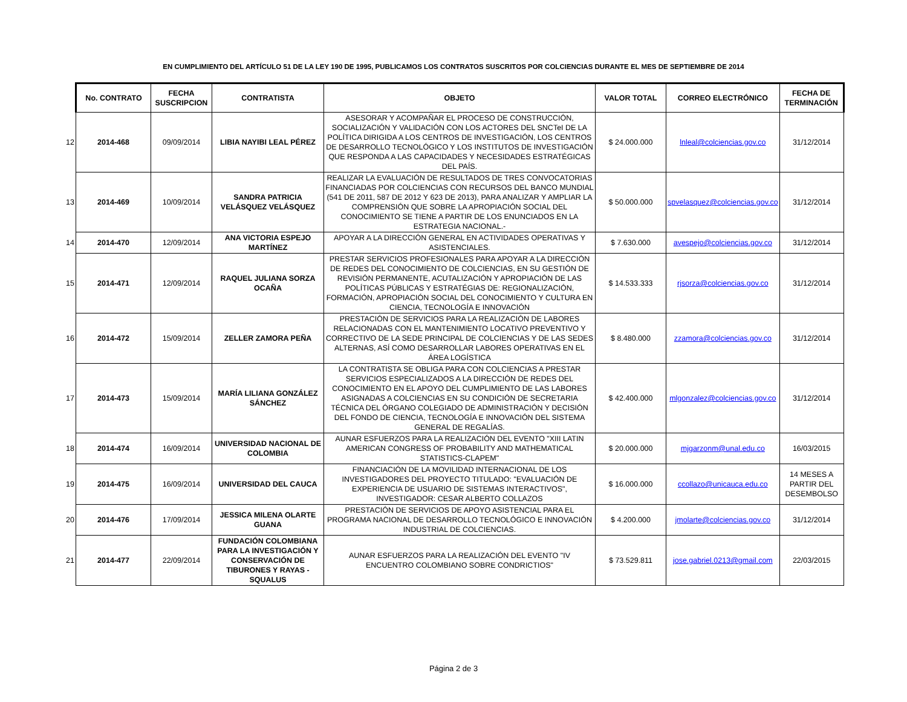EN CUMPLIMIENTO DEL ARTÍCULO 51 DE LA LEY 190 DE 1995, PUBLICAMOS LOS CONTRATOS SUSCRITOS POR COLCIENCIAS DURANTE EL MES DE SEPTIEMBRE DE 2014
| | No. CONTRATO | FECHA SUSCRIPCION | CONTRATISTA | OBJETO | VALOR TOTAL | CORREO ELECTRÓNICO | FECHA DE TERMINACIÓN |
| 12 | 2014-468 | 09/09/2014 | LIBIA NAYIBI LEAL PÉREZ | ASESORAR Y ACOMPAÑAR EL PROCESO DE CONSTRUCCIÓN, SOCIALIZACIÓN Y VALIDACIÓN CON LOS ACTORES DEL SNCTeI DE LA POLÍTICA DIRIGIDA A LOS CENTROS DE INVESTIGACIÓN, LOS CENTROS DE DESARROLLO TECNOLÓGICO Y LOS INSTITUTOS DE INVESTIGACIÓN QUE RESPONDA A LAS CAPACIDADES Y NECESIDADES ESTRATÉGICAS DEL PAÍS. | $ 24.000.000 | lnleal@colciencias.gov.co | 31/12/2014 |
| 13 | 2014-469 | 10/09/2014 | SANDRA PATRICIA VELÁSQUEZ VELÁSQUEZ | REALIZAR LA EVALUACIÓN DE RESULTADOS DE TRES CONVOCATORIAS FINANCIADAS POR COLCIENCIAS CON RECURSOS DEL BANCO MUNDIAL (541 DE 2011, 587 DE 2012 Y 623 DE 2013), PARA ANALIZAR Y AMPLIAR LA COMPRENSIÓN QUE SOBRE LA APROPIACIÓN SOCIAL DEL CONOCIMIENTO SE TIENE A PARTIR DE LOS ENUNCIADOS EN LA ESTRATEGIA NACIONAL.- | $ 50.000.000 | spvelasquez@colciencias.gov.co | 31/12/2014 |
| 14 | 2014-470 | 12/09/2014 | ANA VICTORIA ESPEJO MARTÍNEZ | APOYAR A LA DIRECCIÓN GENERAL EN ACTIVIDADES OPERATIVAS Y ASISTENCIALES. | $ 7.630.000 | avespejo@colciencias.gov.co | 31/12/2014 |
| 15 | 2014-471 | 12/09/2014 | RAQUEL JULIANA SORZA OCAÑA | PRESTAR SERVICIOS PROFESIONALES PARA APOYAR A LA DIRECCIÓN DE REDES DEL CONOCIMIENTO DE COLCIENCIAS, EN SU GESTIÓN DE REVISIÓN PERMANENTE, ACUTALIZACIÓN Y APROPIACIÓN DE LAS POLÍTICAS PÚBLICAS Y ESTRATÉGIAS DE: REGIONALIZACIÓN, FORMACIÓN, APROPIACIÓN SOCIAL DEL CONOCIMIENTO Y CULTURA EN CIENCIA, TECNOLOGÍA E INNOVACIÓN | $ 14.533.333 | rjsorza@colciencias.gov.co | 31/12/2014 |
| 16 | 2014-472 | 15/09/2014 | ZELLER ZAMORA PEÑA | PRESTACIÓN DE SERVICIOS PARA LA REALIZACIÓN DE LABORES RELACIONADAS CON EL MANTENIMIENTO LOCATIVO PREVENTIVO Y CORRECTIVO DE LA SEDE PRINCIPAL DE COLCIENCIAS Y DE LAS SEDES ALTERNAS, ASÍ COMO DESARROLLAR LABORES OPERATIVAS EN EL ÁREA LOGÍSTICA | $ 8.480.000 | zzamora@colciencias.gov.co | 31/12/2014 |
| 17 | 2014-473 | 15/09/2014 | MARÍA LILIANA GONZÁLEZ SÁNCHEZ | LA CONTRATISTA SE OBLIGA PARA CON COLCIENCIAS A PRESTAR SERVICIOS ESPECIALIZADOS A LA DIRECCIÓN DE REDES DEL CONOCIMIENTO EN EL APOYO DEL CUMPLIMIENTO DE LAS LABORES ASIGNADAS A COLCIENCIAS EN SU CONDICIÓN DE SECRETARIA TÉCNICA DEL ÓRGANO COLEGIADO DE ADMINISTRACIÓN Y DECISIÓN DEL FONDO DE CIENCIA, TECNOLOGÍA E INNOVACIÓN DEL SISTEMA GENERAL DE REGALÍAS. | $ 42.400.000 | mlgonzalez@colciencias.gov.co | 31/12/2014 |
| 18 | 2014-474 | 16/09/2014 | UNIVERSIDAD NACIONAL DE COLOMBIA | AUNAR ESFUERZOS PARA LA REALIZACIÓN DEL EVENTO "XIII LATIN AMERICAN CONGRESS OF PROBABILITY AND MATHEMATICAL STATISTICS-CLAPEM" | $ 20.000.000 | mjgarzonm@unal.edu.co | 16/03/2015 |
| 19 | 2014-475 | 16/09/2014 | UNIVERSIDAD DEL CAUCA | FINANCIACIÓN DE LA MOVILIDAD INTERNACIONAL DE LOS INVESTIGADORES DEL PROYECTO TITULADO: "EVALUACIÓN DE EXPERIENCIA DE USUARIO DE SISTEMAS INTERACTIVOS", INVESTIGADOR: CESAR ALBERTO COLLAZOS | $ 16.000.000 | ccollazo@unicauca.edu.co | 14 MESES A PARTIR DEL DESEMBOLSO |
| 20 | 2014-476 | 17/09/2014 | JESSICA MILENA OLARTE GUANA | PRESTACIÓN DE SERVICIOS DE APOYO ASISTENCIAL PARA EL PROGRAMA NACIONAL DE DESARROLLO TECNOLÓGICO E INNOVACIÓN INDUSTRIAL DE COLCIENCIAS. | $ 4.200.000 | jmolarte@colciencias.gov.co | 31/12/2014 |
| 21 | 2014-477 | 22/09/2014 | FUNDACIÓN COLOMBIANA PARA LA INVESTIGACIÓN Y CONSERVACIÓN DE TIBURONES Y RAYAS - SQUALUS | AUNAR ESFUERZOS PARA LA REALIZACIÓN DEL EVENTO "IV ENCUENTRO COLOMBIANO SOBRE CONDRICTIOS" | $ 73.529.811 | jose.gabriel.0213@gmail.com | 22/03/2015 |
Página 2 de 3